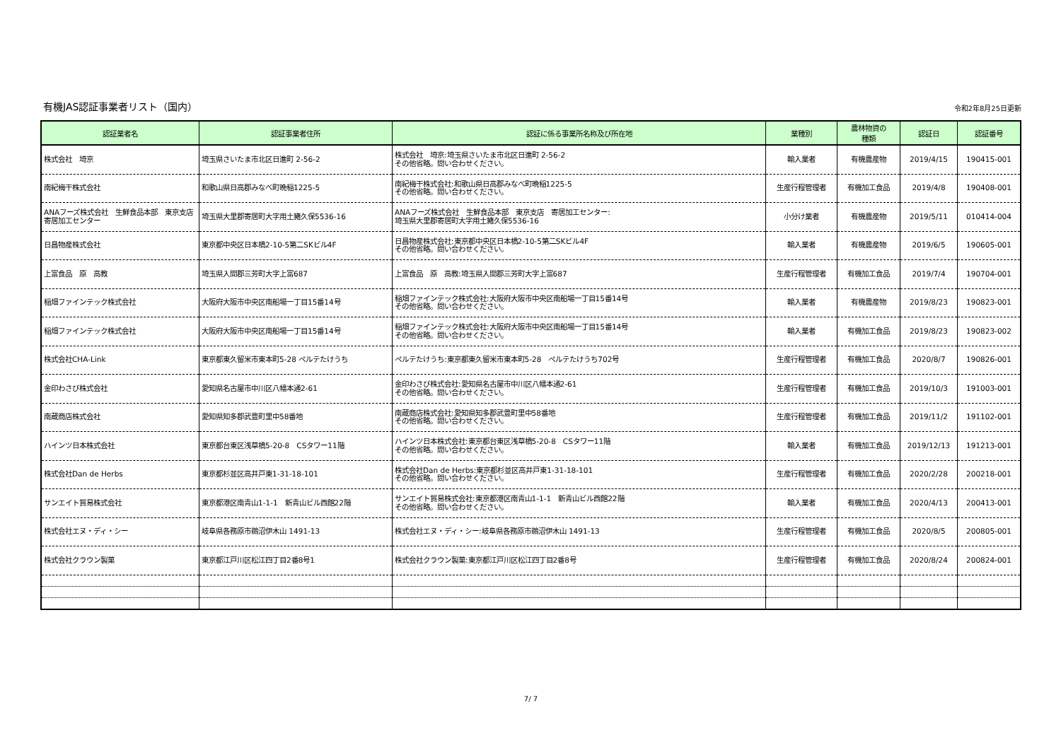有機JAS認証事業者リスト（国内）
令和2年8月25日更新
| 認証業者名 | 認証事業者住所 | 認証に係る事業所名称及び所在地 | 業種別 | 農林物資の 種類 | 認証日 | 認証番号 |
| --- | --- | --- | --- | --- | --- | --- |
| 株式会社 埼京 | 埼玉県さいたま市北区日進町 2-56-2 | 株式会社 埼京:埼玉県さいたま市北区日進町 2-56-2 その他省略。問い合わせください。 | 輸入業者 | 有機農産物 | 2019/4/15 | 190415-001 |
| 南紀梅干株式会社 | 和歌山県日高郡みなべ町晩稲1225-5 | 南紀梅干株式会社:和歌山県日高郡みなべ町晩稲1225-5 その他省略。問い合わせください。 | 生産行程管理者 | 有機加工食品 | 2019/4/8 | 190408-001 |
| ANAフーズ株式会社 生鮮食品本部 東京支店 寄居加工センター | 埼玉県大里郡寄居町大字用土豬久保5536-16 | ANAフーズ株式会社 生鮮食品本部 東京支店 寄居加工センター: 埼玉県大里郡寄居町大字用土豬久保5536-16 | 小分け業者 | 有機農産物 | 2019/5/11 | 010414-004 |
| 日昌物産株式会社 | 東京都中央区日本橋2-10-5第二SKビル4F | 日昌物産株式会社:東京都中央区日本橋2-10-5第二SKビル4F その他省略。問い合わせください。 | 輸入業者 | 有機農産物 | 2019/6/5 | 190605-001 |
| 上富食品 原 高教 | 埼玉県入間郡三芳町大字上富687 | 上富食品 原 高教:埼玉県入間郡三芳町大字上富687 | 生産行程管理者 | 有機加工食品 | 2019/7/4 | 190704-001 |
| 稲畑ファインテック株式会社 | 大阪府大阪市中央区南船場一丁目15番14号 | 稲畑ファインテック株式会社:大阪府大阪市中央区南船場一丁目15番14号 その他省略。問い合わせください。 | 輸入業者 | 有機農産物 | 2019/8/23 | 190823-001 |
| 稲畑ファインテック株式会社 | 大阪府大阪市中央区南船場一丁目15番14号 | 稲畑ファインテック株式会社:大阪府大阪市中央区南船場一丁目15番14号 その他省略。問い合わせください。 | 輸入業者 | 有機加工食品 | 2019/8/23 | 190823-002 |
| 株式会社CHA-Link | 東京都東久留米市東本町5-28 ペルテたけうち | ペルテたけうち:東京都東久留米市東本町5-28 ペルテたけうち702号 | 生産行程管理者 | 有機加工食品 | 2020/8/7 | 190826-001 |
| 金印わさび株式会社 | 愛知県名古屋市中川区八幡本通2-61 | 金印わさび株式会社:愛知県名古屋市中川区八幡本通2-61 その他省略。問い合わせください。 | 生産行程管理者 | 有機加工食品 | 2019/10/3 | 191003-001 |
| 南蔵商店株式会社 | 愛知県知多郡武豊町里中58番地 | 南蔵商店株式会社:愛知県知多郡武豊町里中58番地 その他省略。問い合わせください。 | 生産行程管理者 | 有機加工食品 | 2019/11/2 | 191102-001 |
| ハインツ日本株式会社 | 東京都台東区浅草橋5-20-8 CSタワー11階 | ハインツ日本株式会社:東京都台東区浅草橋5-20-8 CSタワー11階 その他省略。問い合わせください。 | 輸入業者 | 有機加工食品 | 2019/12/13 | 191213-001 |
| 株式会社Dan de Herbs | 東京都杉並区高井戸東1-31-18-101 | 株式会社Dan de Herbs:東京都杉並区高井戸東1-31-18-101 その他省略。問い合わせください。 | 生産行程管理者 | 有機加工食品 | 2020/2/28 | 200218-001 |
| サンエイト貿易株式会社 | 東京都港区南青山1-1-1 新青山ビル西館22階 | サンエイト貿易株式会社:東京都港区南青山1-1-1 新青山ビル西館22階 その他省略。問い合わせください。 | 輸入業者 | 有機加工食品 | 2020/4/13 | 200413-001 |
| 株式会社エヌ・ディ・シー | 岐阜県各務原市鵜沼伊木山 1491-13 | 株式会社エヌ・ディ・シー:岐阜県各務原市鵜沼伊木山 1491-13 | 生産行程管理者 | 有機加工食品 | 2020/8/5 | 200805-001 |
| 株式会社クラウン製菓 | 東京都江戸川区松江四丁目2番8号1 | 株式会社クラウン製菓:東京都江戸川区松江四丁目2番8号 | 生産行程管理者 | 有機加工食品 | 2020/8/24 | 200824-001 |
7/ 7